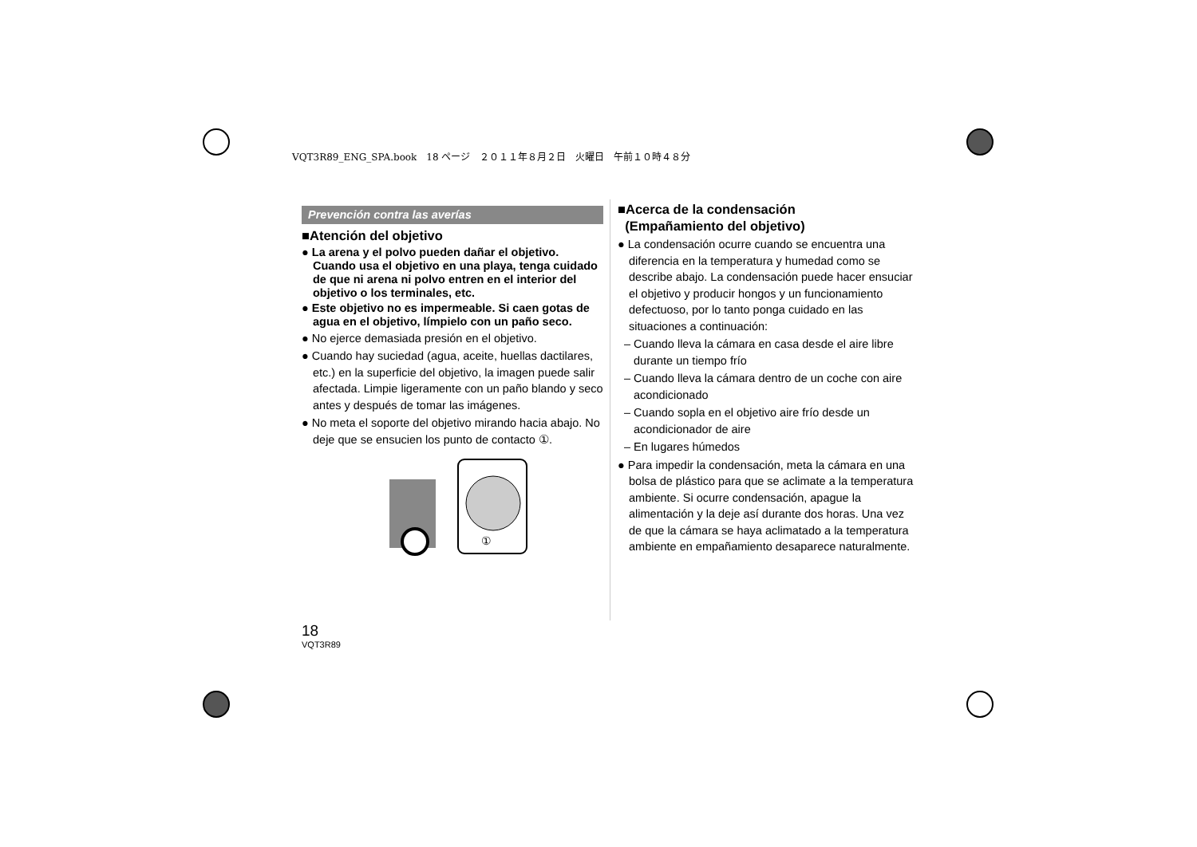VQT3R89_ENG_SPA.book　18 ページ　２０１１年８月２日　火曜日　午前１０時４８分
Prevención contra las averías
■Atención del objetivo
● La arena y el polvo pueden dañar el objetivo. Cuando usa el objetivo en una playa, tenga cuidado de que ni arena ni polvo entren en el interior del objetivo o los terminales, etc.
● Este objetivo no es impermeable. Si caen gotas de agua en el objetivo, límpielo con un paño seco.
● No ejerce demasiada presión en el objetivo.
● Cuando hay suciedad (agua, aceite, huellas dactilares, etc.) en la superficie del objetivo, la imagen puede salir afectada. Limpie ligeramente con un paño blando y seco antes y después de tomar las imágenes.
● No meta el soporte del objetivo mirando hacia abajo. No deje que se ensucien los punto de contacto ①.
①
■Acerca de la condensación
(Empañamiento del objetivo)
● La condensación ocurre cuando se encuentra una diferencia en la temperatura y humedad como se describe abajo. La condensación puede hacer ensuciar el objetivo y producir hongos y un funcionamiento defectuoso, por lo tanto ponga cuidado en las situaciones a continuación:
– Cuando lleva la cámara en casa desde el aire libre durante un tiempo frío
– Cuando lleva la cámara dentro de un coche con aire acondicionado
– Cuando sopla en el objetivo aire frío desde un acondicionador de aire
– En lugares húmedos
● Para impedir la condensación, meta la cámara en una bolsa de plástico para que se aclimate a la temperatura ambiente. Si ocurre condensación, apague la alimentación y la deje así durante dos horas. Una vez de que la cámara se haya aclimatado a la temperatura ambiente en empañamiento desaparece naturalmente.
18
VQT3R89